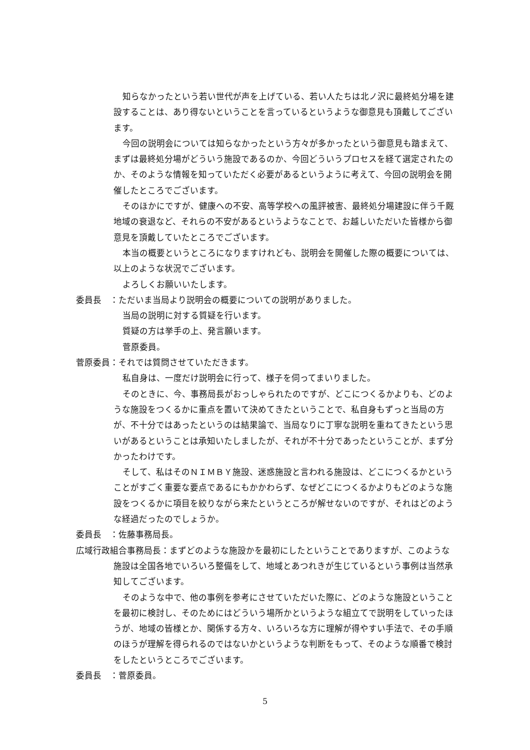知らなかったという若い世代が声を上げている、若い人たちは北ノ沢に最終処分場を建設することは、あり得ないということを言っているというような御意見も頂戴してございます。
今回の説明会については知らなかったという方々が多かったという御意見も踏まえて、まずは最終処分場がどういう施設であるのか、今回どういうプロセスを経て選定されたのか、そのような情報を知っていただく必要があるというように考えて、今回の説明会を開催したところでございます。
そのほかにですが、健康への不安、高等学校への風評被害、最終処分場建設に伴う千厩地域の衰退など、それらの不安があるというようなことで、お越しいただいた皆様から御意見を頂戴していたところでございます。
本当の概要というところになりますけれども、説明会を開催した際の概要については、以上のような状況でございます。
よろしくお願いいたします。
委員長　：ただいま当局より説明会の概要についての説明がありました。
当局の説明に対する質疑を行います。
質疑の方は挙手の上、発言願います。
菅原委員。
菅原委員：それでは質問させていただきます。
私自身は、一度だけ説明会に行って、様子を伺ってまいりました。
そのときに、今、事務局長がおっしゃられたのですが、どこにつくるかよりも、どのような施設をつくるかに重点を置いて決めてきたということで、私自身もずっと当局の方が、不十分ではあったというのは結果論で、当局なりに丁寧な説明を重ねてきたという思いがあるということは承知いたしましたが、それが不十分であったということが、まず分かったわけです。
そして、私はそのＮＩＭＢＹ施設、迷惑施設と言われる施設は、どこにつくるかということがすごく重要な要点であるにもかかわらず、なぜどこにつくるかよりもどのような施設をつくるかに項目を絞りながら来たというところが解せないのですが、それはどのような経過だったのでしょうか。
委員長　：佐藤事務局長。
広域行政組合事務局長：まずどのような施設かを最初にしたということでありますが、このような施設は全国各地でいろいろ整備をして、地域とあつれきが生じているという事例は当然承知してございます。
そのような中で、他の事例を参考にさせていただいた際に、どのような施設ということを最初に検討し、そのためにはどういう場所かというような組立てで説明をしていったほうが、地域の皆様とか、関係する方々、いろいろな方に理解が得やすい手法で、その手順のほうが理解を得られるのではないかというような判断をもって、そのような順番で検討をしたというところでございます。
委員長　：菅原委員。
5